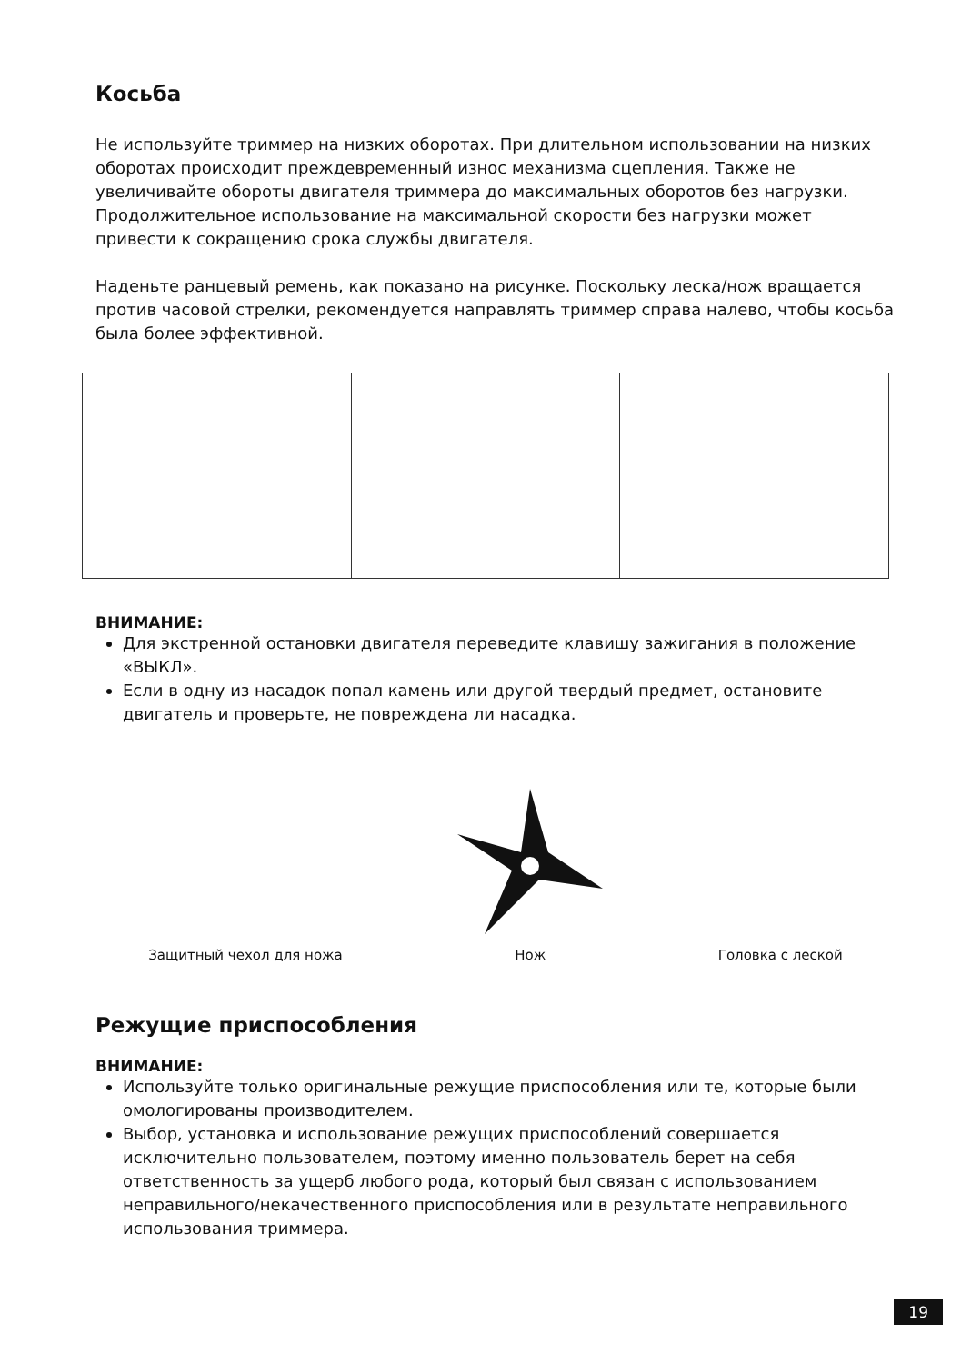Косьба
Не используйте триммер на низких оборотах. При длительном использовании на низких оборотах происходит преждевременный износ механизма сцепления. Также не увеличивайте обороты двигателя триммера до максимальных оборотов без нагрузки. Продолжительное использование на максимальной скорости без нагрузки может привести к сокращению срока службы двигателя.
Наденьте ранцевый ремень, как показано на рисунке. Поскольку леска/нож вращается против часовой стрелки, рекомендуется направлять триммер справа налево, чтобы косьба была более эффективной.
ВНИМАНИЕ:
Для экстренной остановки двигателя переведите клавишу зажигания в положение «ВЫКЛ».
Если в одну из насадок попал камень или другой твердый предмет, остановите двигатель и проверьте, не повреждена ли насадка.
Защитный чехол для ножа
Нож
Головка с леской
Режущие приспособления
ВНИМАНИЕ:
Используйте только оригинальные режущие приспособления или те, которые были омологированы производителем.
Выбор, установка и использование режущих приспособлений совершается исключительно пользователем, поэтому именно пользователь берет на себя ответственность за ущерб любого рода, который был связан с использованием неправильного/некачественного приспособления или в результате неправильного использования триммера.
19